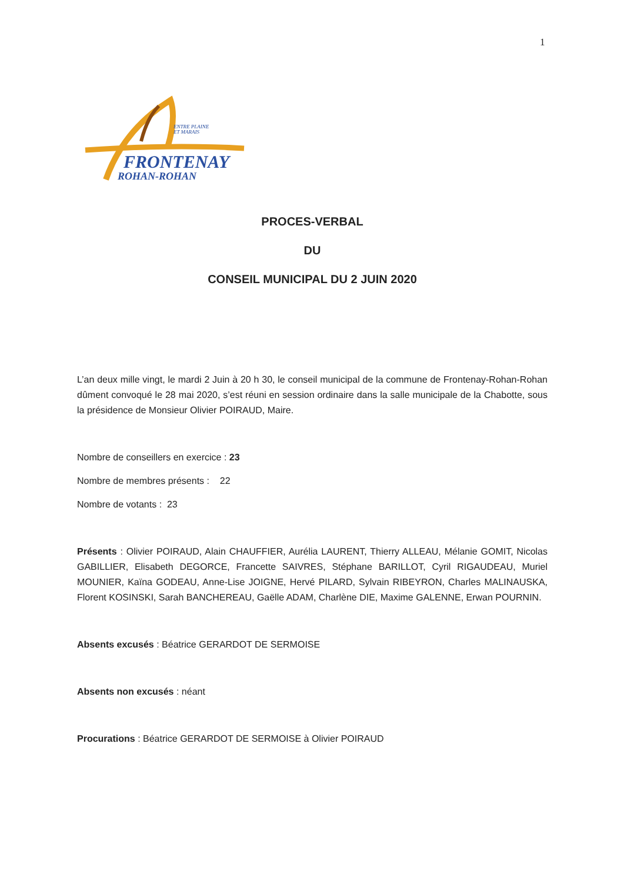1
ENTRE PLAINE
ET MARAIS
FRONTENAY
ROHAN-ROHAN
PROCES-VERBAL
DU
CONSEIL MUNICIPAL DU 2 JUIN 2020
L’an deux mille vingt, le mardi 2 Juin à 20 h 30, le conseil municipal de la commune de Frontenay-Rohan-Rohan dûment convoqué le 28 mai 2020, s’est réuni en session ordinaire dans la salle municipale de la Chabotte, sous la présidence de Monsieur Olivier POIRAUD, Maire.
Nombre de conseillers en exercice : 23
Nombre de membres présents : 22
Nombre de votants : 23
Présents : Olivier POIRAUD, Alain CHAUFFIER, Aurélia LAURENT, Thierry ALLEAU, Mélanie GOMIT, Nicolas GABILLIER, Elisabeth DEGORCE, Francette SAIVRES, Stéphane BARILLOT, Cyril RIGAUDEAU, Muriel MOUNIER, Kaïna GODEAU, Anne-Lise JOIGNE, Hervé PILARD, Sylvain RIBEYRON, Charles MALINAUSKA, Florent KOSINSKI, Sarah BANCHEREAU, Gaëlle ADAM, Charlène DIE, Maxime GALENNE, Erwan POURNIN.
Absents excusés : Béatrice GERARDOT DE SERMOISE
Absents non excusés : néant
Procurations : Béatrice GERARDOT DE SERMOISE à Olivier POIRAUD